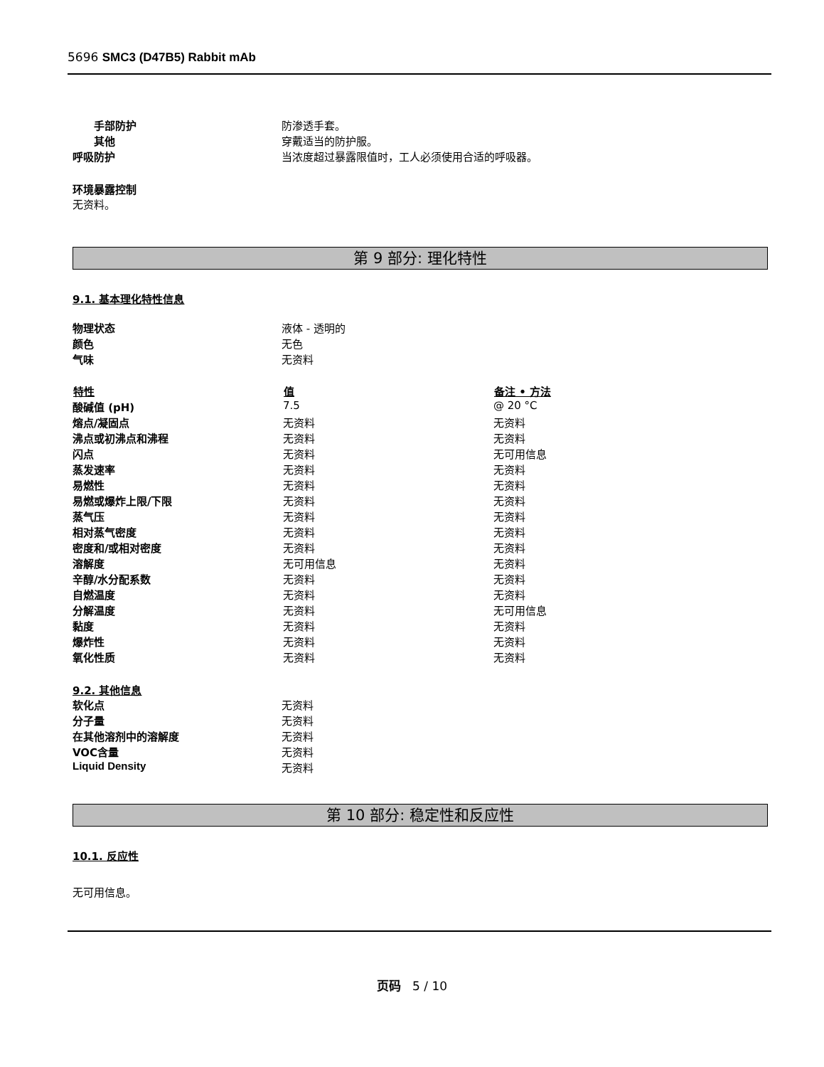5696 SMC3 (D47B5) Rabbit mAb
| 手部防护 | 防渗透手套。 |
| 其他 | 穿戴适当的防护服。 |
| 呼吸防护 | 当浓度超过暴露限值时，工人必须使用合适的呼吸器。 |
环境暴露控制
无资料。
第 9 部分: 理化特性
9.1. 基本理化特性信息
| 物理状态 | 液体 - 透明的 |
| 颜色 | 无色 |
| 气味 | 无资料 |
| 特性 | 值 | 备注 • 方法 |
| --- | --- | --- |
| 酸碱值 (pH) | 7.5 | @ 20 °C |
| 熔点/凝固点 | 无资料 | 无资料 |
| 沸点或初沸点和沸程 | 无资料 | 无资料 |
| 闪点 | 无资料 | 无可用信息 |
| 蒸发速率 | 无资料 | 无资料 |
| 易燃性 | 无资料 | 无资料 |
| 易燃或爆炸上限/下限 | 无资料 | 无资料 |
| 蒸气压 | 无资料 | 无资料 |
| 相对蒸气密度 | 无资料 | 无资料 |
| 密度和/或相对密度 | 无资料 | 无资料 |
| 溶解度 | 无可用信息 | 无资料 |
| 辛醇/水分配系数 | 无资料 | 无资料 |
| 自燃温度 | 无资料 | 无资料 |
| 分解温度 | 无资料 | 无可用信息 |
| 黏度 | 无资料 | 无资料 |
| 爆炸性 | 无资料 | 无资料 |
| 氧化性质 | 无资料 | 无资料 |
9.2. 其他信息
| 软化点 | 无资料 |
| 分子量 | 无资料 |
| 在其他溶剂中的溶解度 | 无资料 |
| VOC含量 | 无资料 |
| Liquid Density | 无资料 |
第 10 部分: 稳定性和反应性
10.1. 反应性
无可用信息。
页码 5 / 10